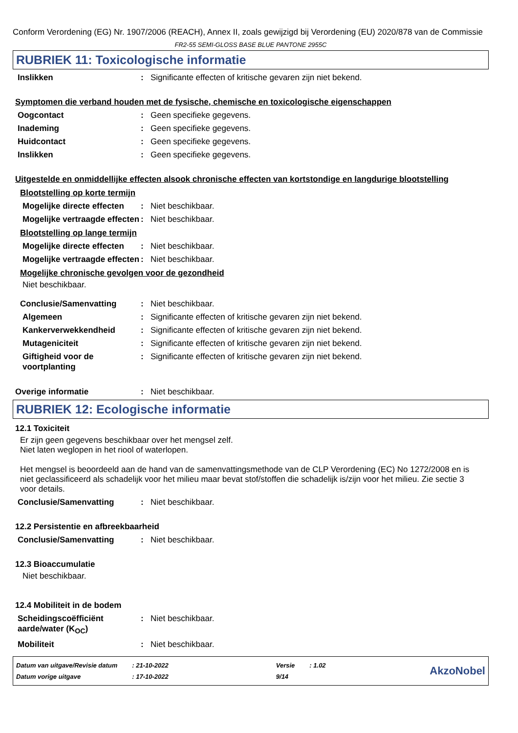Conform Verordening (EG) Nr. 1907/2006 (REACH), Annex II, zoals gewijzigd bij Verordening (EU) 2020/878 van de Commissie
FR2-55 SEMI-GLOSS BASE BLUE PANTONE 2955C
RUBRIEK 11: Toxicologische informatie
Inslikken: Significante effecten of kritische gevaren zijn niet bekend.
Symptomen die verband houden met de fysische, chemische en toxicologische eigenschappen
Oogcontact: Geen specifieke gegevens.
Inademing: Geen specifieke gegevens.
Huidcontact: Geen specifieke gegevens.
Inslikken: Geen specifieke gegevens.
Uitgestelde en onmiddellijke effecten alsook chronische effecten van kortstondige en langdurige blootstelling
Blootstelling op korte termijn
Mogelijke directe effecten: Niet beschikbaar.
Mogelijke vertraagde effecten: Niet beschikbaar.
Blootstelling op lange termijn
Mogelijke directe effecten: Niet beschikbaar.
Mogelijke vertraagde effecten: Niet beschikbaar.
Mogelijke chronische gevolgen voor de gezondheid
Niet beschikbaar.
Conclusie/Samenvatting: Niet beschikbaar.
Algemeen: Significante effecten of kritische gevaren zijn niet bekend.
Kankerverwekkendheid: Significante effecten of kritische gevaren zijn niet bekend.
Mutageniciteit: Significante effecten of kritische gevaren zijn niet bekend.
Giftigheid voor de voortplanting: Significante effecten of kritische gevaren zijn niet bekend.
Overige informatie: Niet beschikbaar.
RUBRIEK 12: Ecologische informatie
12.1 Toxiciteit
Er zijn geen gegevens beschikbaar over het mengsel zelf.
Niet laten weglopen in het riool of waterlopen.
Het mengsel is beoordeeld aan de hand van de samenvattingsmethode van de CLP Verordening (EC) No 1272/2008 en is niet geclassificeerd als schadelijk voor het milieu maar bevat stof/stoffen die schadelijk is/zijn voor het milieu. Zie sectie 3 voor details.
Conclusie/Samenvatting: Niet beschikbaar.
12.2 Persistentie en afbreekbaarheid
Conclusie/Samenvatting: Niet beschikbaar.
12.3 Bioaccumulatie
Niet beschikbaar.
12.4 Mobiliteit in de bodem
Scheidingscoëfficiënt aarde/water (K<sub>OC</sub>): Niet beschikbaar.
Mobiliteit: Niet beschikbaar.
| Datum van uitgave/Revisie datum | : 21-10-2022 | Versie | : 1.02 |
| Datum vorige uitgave | : 17-10-2022 | 9/14 | |
AkzoNobel